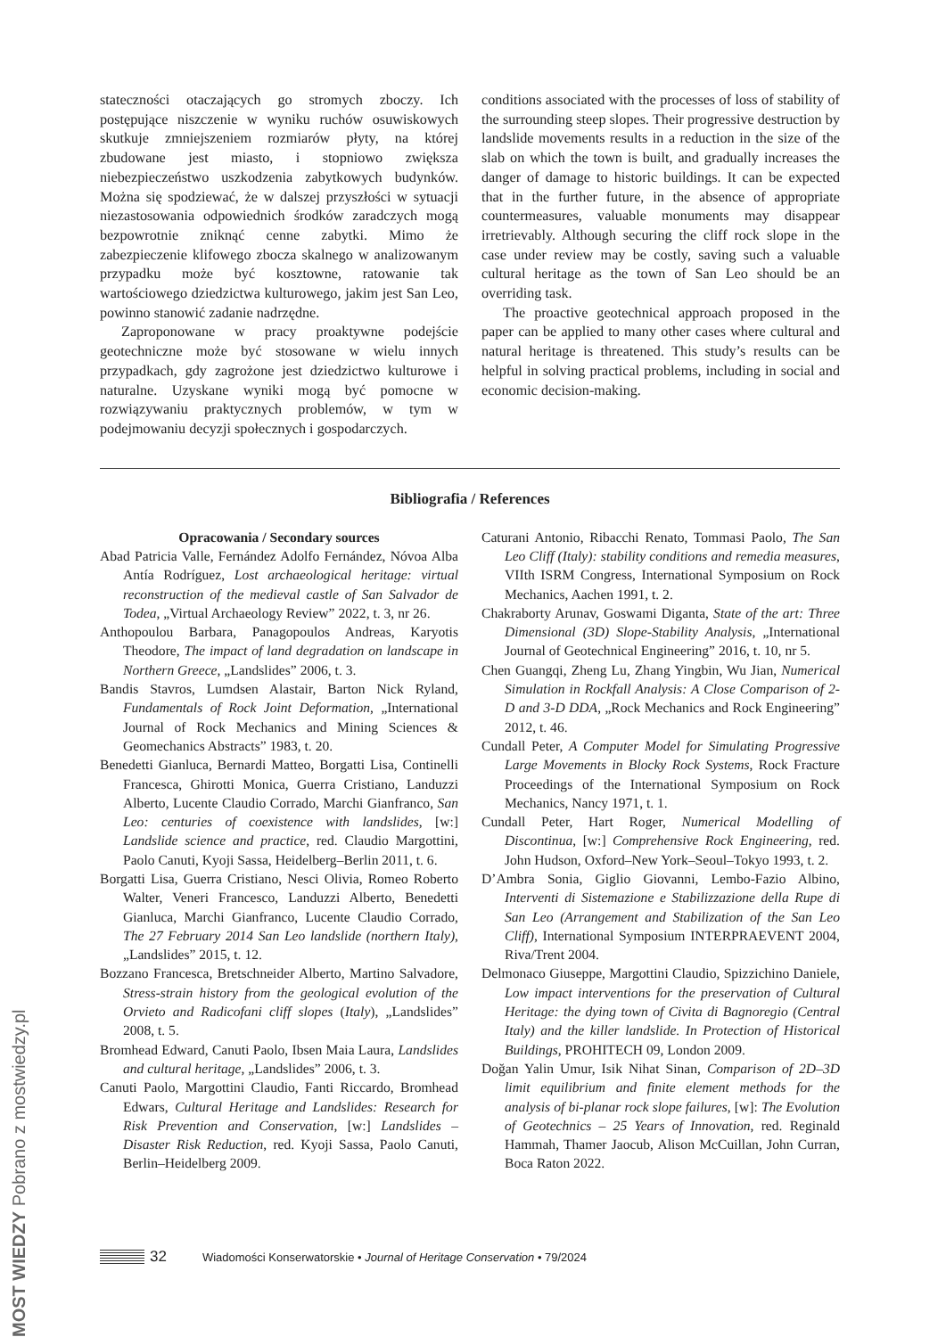stateczności otaczających go stromych zboczy. Ich postępujące niszczenie w wyniku ruchów osuwiskowych skutkuje zmniejszeniem rozmiarów płyty, na której zbudowane jest miasto, i stopniowo zwiększa niebezpieczeństwo uszkodzenia zabytkowych budynków. Można się spodziewać, że w dalszej przyszłości w sytuacji niezastosowania odpowiednich środków zaradczych mogą bezpowrotnie zniknąć cenne zabytki. Mimo że zabezpieczenie klifowego zbocza skalnego w analizowanym przypadku może być kosztowne, ratowanie tak wartościowego dziedzictwa kulturowego, jakim jest San Leo, powinno stanowić zadanie nadrzędne.
Zaproponowane w pracy proaktywne podejście geotechniczne może być stosowane w wielu innych przypadkach, gdy zagrożone jest dziedzictwo kulturowe i naturalne. Uzyskane wyniki mogą być pomocne w rozwiązywaniu praktycznych problemów, w tym w podejmowaniu decyzji społecznych i gospodarczych.
conditions associated with the processes of loss of stability of the surrounding steep slopes. Their progressive destruction by landslide movements results in a reduction in the size of the slab on which the town is built, and gradually increases the danger of damage to historic buildings. It can be expected that in the further future, in the absence of appropriate countermeasures, valuable monuments may disappear irretrievably. Although securing the cliff rock slope in the case under review may be costly, saving such a valuable cultural heritage as the town of San Leo should be an overriding task.
The proactive geotechnical approach proposed in the paper can be applied to many other cases where cultural and natural heritage is threatened. This study’s results can be helpful in solving practical problems, including in social and economic decision-making.
Bibliografia / References
Opracowania / Secondary sources
Abad Patricia Valle, Fernández Adolfo Fernández, Nóvoa Alba Antía Rodríguez, Lost archaeological heritage: virtual reconstruction of the medieval castle of San Salvador de Todea, „Virtual Archaeology Review” 2022, t. 3, nr 26.
Anthopoulou Barbara, Panagopoulos Andreas, Karyotis Theodore, The impact of land degradation on landscape in Northern Greece, „Landslides” 2006, t. 3.
Bandis Stavros, Lumdsen Alastair, Barton Nick Ryland, Fundamentals of Rock Joint Deformation, „International Journal of Rock Mechanics and Mining Sciences & Geomechanics Abstracts” 1983, t. 20.
Benedetti Gianluca, Bernardi Matteo, Borgatti Lisa, Continelli Francesca, Ghirotti Monica, Guerra Cristiano, Landuzzi Alberto, Lucente Claudio Corrado, Marchi Gianfranco, San Leo: centuries of coexistence with landslides, [w:] Landslide science and practice, red. Claudio Margottini, Paolo Canuti, Kyoji Sassa, Heidelberg–Berlin 2011, t. 6.
Borgatti Lisa, Guerra Cristiano, Nesci Olivia, Romeo Roberto Walter, Veneri Francesco, Landuzzi Alberto, Benedetti Gianluca, Marchi Gianfranco, Lucente Claudio Corrado, The 27 February 2014 San Leo landslide (northern Italy), „Landslides” 2015, t. 12.
Bozzano Francesca, Bretschneider Alberto, Martino Salvadore, Stress-strain history from the geological evolution of the Orvieto and Radicofani cliff slopes (Italy), „Landslides” 2008, t. 5.
Bromhead Edward, Canuti Paolo, Ibsen Maia Laura, Landslides and cultural heritage, „Landslides” 2006, t. 3.
Canuti Paolo, Margottini Claudio, Fanti Riccardo, Bromhead Edwars, Cultural Heritage and Landslides: Research for Risk Prevention and Conservation, [w:] Landslides – Disaster Risk Reduction, red. Kyoji Sassa, Paolo Canuti, Berlin–Heidelberg 2009.
Caturani Antonio, Ribacchi Renato, Tommasi Paolo, The San Leo Cliff (Italy): stability conditions and remedia measures, VIIth ISRM Congress, International Symposium on Rock Mechanics, Aachen 1991, t. 2.
Chakraborty Arunav, Goswami Diganta, State of the art: Three Dimensional (3D) Slope-Stability Analysis, „International Journal of Geotechnical Engineering” 2016, t. 10, nr 5.
Chen Guangqi, Zheng Lu, Zhang Yingbin, Wu Jian, Numerical Simulation in Rockfall Analysis: A Close Comparison of 2-D and 3-D DDA, „Rock Mechanics and Rock Engineering” 2012, t. 46.
Cundall Peter, A Computer Model for Simulating Progressive Large Movements in Blocky Rock Systems, Rock Fracture Proceedings of the International Symposium on Rock Mechanics, Nancy 1971, t. 1.
Cundall Peter, Hart Roger, Numerical Modelling of Discontinua, [w:] Comprehensive Rock Engineering, red. John Hudson, Oxford–New York–Seoul–Tokyo 1993, t. 2.
D’Ambra Sonia, Giglio Giovanni, Lembo-Fazio Albino, Interventi di Sistemazione e Stabilizzazione della Rupe di San Leo (Arrangement and Stabilization of the San Leo Cliff), International Symposium INTERPRAEVENT 2004, Riva/Trent 2004.
Delmonaco Giuseppe, Margottini Claudio, Spizzichino Daniele, Low impact interventions for the preservation of Cultural Heritage: the dying town of Civita di Bagnoregio (Central Italy) and the killer landslide. In Protection of Historical Buildings, PROHITECH 09, London 2009.
Doğan Yalin Umur, Isik Nihat Sinan, Comparison of 2D–3D limit equilibrium and finite element methods for the analysis of bi-planar rock slope failures, [w]: The Evolution of Geotechnics – 25 Years of Innovation, red. Reginald Hammah, Thamer Jaocub, Alison McCuillan, John Curran, Boca Raton 2022.
32 Wiadomości Konserwatorskie • Journal of Heritage Conservation • 79/2024
MOST WIEDZY Pobrano z mostwiedzy.pl